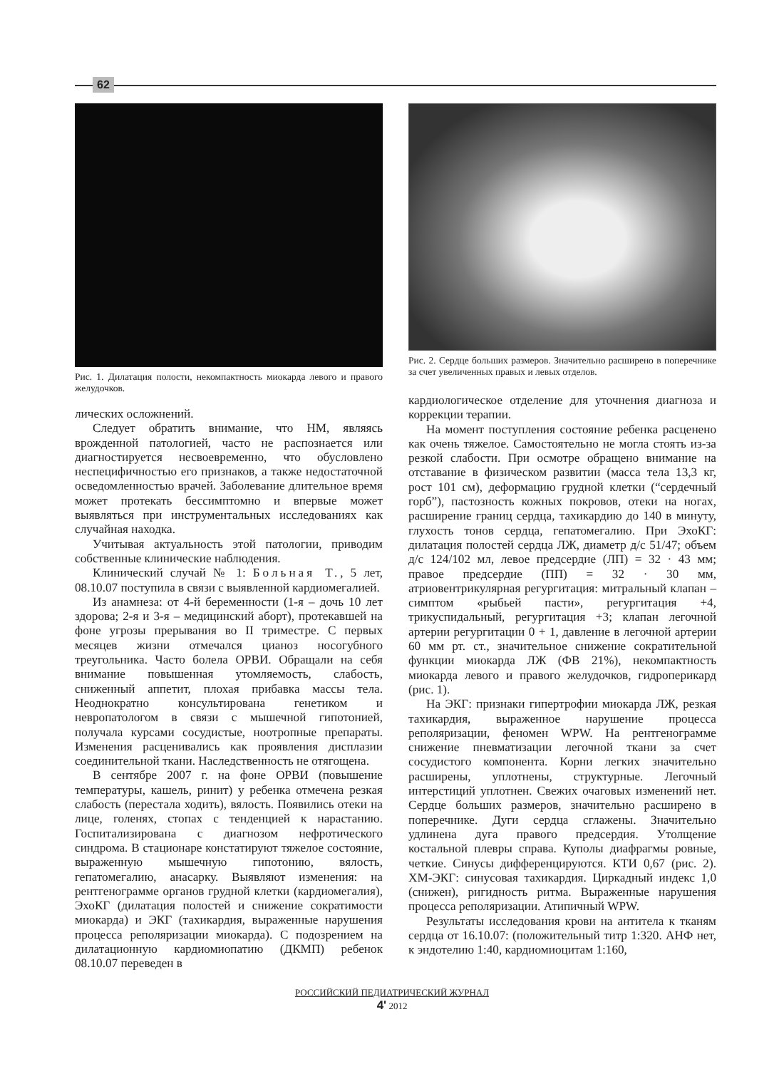62
Рис. 1. Дилатация полости, некомпактность миокарда левого и правого желудочков.
лических осложнений.
Следует обратить внимание, что НМ, являясь врожденной патологией, часто не распознается или диагностируется несвоевременно, что обусловлено неспецифичностью его признаков, а также недостаточной осведомленностью врачей. Заболевание длительное время может протекать бессимптомно и впервые может выявляться при инструментальных исследованиях как случайная находка.
Учитывая актуальность этой патологии, приводим собственные клинические наблюдения.
Клинический случай № 1: Больная Т., 5 лет, 08.10.07 поступила в связи с выявленной кардиомегалией.
Из анамнеза: от 4-й беременности (1-я – дочь 10 лет здорова; 2-я и 3-я – медицинский аборт), протекавшей на фоне угрозы прерывания во II триместре. С первых месяцев жизни отмечался цианоз носогубного треугольника. Часто болела ОРВИ. Обращали на себя внимание повышенная утомляемость, слабость, сниженный аппетит, плохая прибавка массы тела. Неоднократно консультирована генетиком и невропатологом в связи с мышечной гипотонией, получала курсами сосудистые, ноотропные препараты. Изменения расценивались как проявления дисплазии соединительной ткани. Наследственность не отягощена.
В сентябре 2007 г. на фоне ОРВИ (повышение температуры, кашель, ринит) у ребенка отмечена резкая слабость (перестала ходить), вялость. Появились отеки на лице, голенях, стопах с тенденцией к нарастанию. Госпитализирована с диагнозом нефротического синдрома. В стационаре констатируют тяжелое состояние, выраженную мышечную гипотонию, вялость, гепатомегалию, анасарку. Выявляют изменения: на рентгенограмме органов грудной клетки (кардиомегалия), ЭхоКГ (дилатация полостей и снижение сократимости миокарда) и ЭКГ (тахикардия, выраженные нарушения процесса реполяризации миокарда). С подозрением на дилатационную кардиомиопатию (ДКМП) ребенок 08.10.07 переведен в
Рис. 2. Сердце больших размеров. Значительно расширено в поперечнике за счет увеличенных правых и левых отделов.
кардиологическое отделение для уточнения диагноза и коррекции терапии.
На момент поступления состояние ребенка расценено как очень тяжелое. Самостоятельно не могла стоять из-за резкой слабости. При осмотре обращено внимание на отставание в физическом развитии (масса тела 13,3 кг, рост 101 см), деформацию грудной клетки (“сердечный горб”), пастозность кожных покровов, отеки на ногах, расширение границ сердца, тахикардию до 140 в минуту, глухость тонов сердца, гепатомегалию. При ЭхоКГ: дилатация полостей сердца ЛЖ, диаметр д/с 51/47; объем д/с 124/102 мл, левое предсердие (ЛП) = 32 · 43 мм; правое предсердие (ПП) = 32 · 30 мм, атриовентрикулярная регургитация: митральный клапан – симптом «рыбьей пасти», регургитация +4, трикуспидальный, регургитация +3; клапан легочной артерии регургитации 0 + 1, давление в легочной артерии 60 мм рт. ст., значительное снижение сократительной функции миокарда ЛЖ (ФВ 21%), некомпактность миокарда левого и правого желудочков, гидроперикард (рис. 1).
На ЭКГ: признаки гипертрофии миокарда ЛЖ, резкая тахикардия, выраженное нарушение процесса реполяризации, феномен WPW. На рентгенограмме снижение пневматизации легочной ткани за счет сосудистого компонента. Корни легких значительно расширены, уплотнены, структурные. Легочный интерстиций уплотнен. Свежих очаговых изменений нет. Сердце больших размеров, значительно расширено в поперечнике. Дуги сердца сглажены. Значительно удлинена дуга правого предсердия. Утолщение костальной плевры справа. Куполы диафрагмы ровные, четкие. Синусы дифференцируются. КТИ 0,67 (рис. 2). ХМ-ЭКГ: синусовая тахикардия. Циркадный индекс 1,0 (снижен), ригидность ритма. Выраженные нарушения процесса реполяризации. Атипичный WPW.
Результаты исследования крови на антитела к тканям сердца от 16.10.07: (положительный титр 1:320. АНФ нет, к эндотелию 1:40, кардиомиоцитам 1:160,
РОССИЙСКИЙ ПЕДИАТРИЧЕСКИЙ ЖУРНАЛ
4' 2012